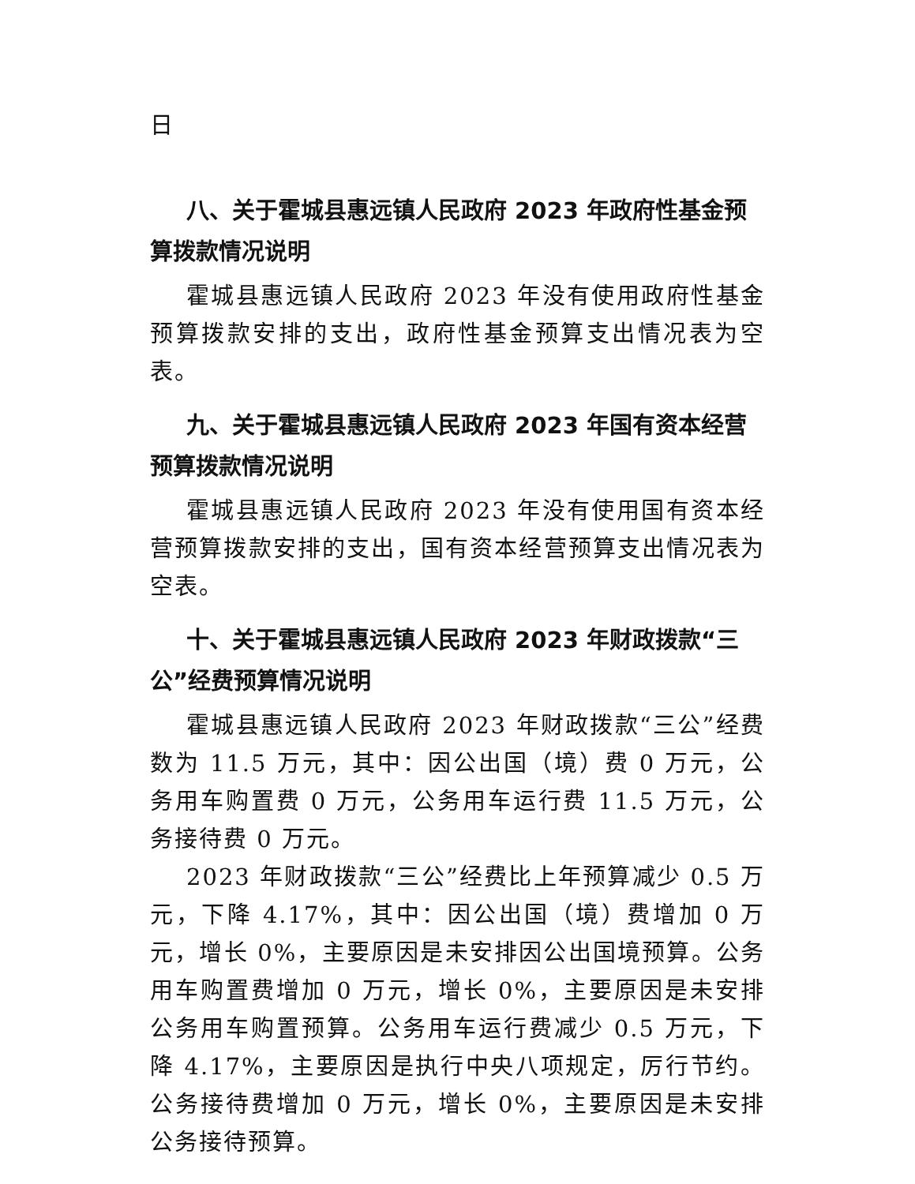日
八、关于霍城县惠远镇人民政府 2023 年政府性基金预算拨款情况说明
霍城县惠远镇人民政府 2023 年没有使用政府性基金预算拨款安排的支出，政府性基金预算支出情况表为空表。
九、关于霍城县惠远镇人民政府 2023 年国有资本经营预算拨款情况说明
霍城县惠远镇人民政府 2023 年没有使用国有资本经营预算拨款安排的支出，国有资本经营预算支出情况表为空表。
十、关于霍城县惠远镇人民政府 2023 年财政拨款“三公”经费预算情况说明
霍城县惠远镇人民政府 2023 年财政拨款“三公”经费数为 11.5 万元，其中：因公出国（境）费 0 万元，公务用车购置费 0 万元，公务用车运行费 11.5 万元，公务接待费 0 万元。
2023 年财政拨款“三公”经费比上年预算减少 0.5 万元，下降 4.17%，其中：因公出国（境）费增加 0 万元，增长 0%，主要原因是未安排因公出国境预算。公务用车购置费增加 0 万元，增长 0%，主要原因是未安排公务用车购置预算。公务用车运行费减少 0.5 万元，下降 4.17%，主要原因是执行中央八项规定，厉行节约。公务接待费增加 0 万元，增长 0%，主要原因是未安排公务接待预算。